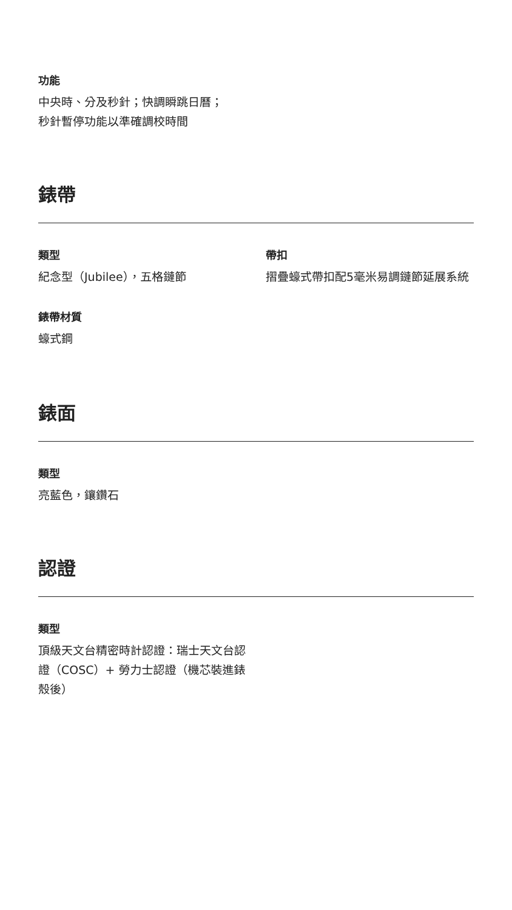功能
中央時、分及秒針；快調瞬跳日曆；
秒針暫停功能以準確調校時間
錶帶
類型
紀念型（Jubilee），五格鏈節
錶帶材質
蠔式鋼
帶扣
摺疊蠔式帶扣配5毫米易調鏈節延展系統
錶面
類型
亮藍色，鑲鑽石
認證
類型
頂級天文台精密時計認證：瑞士天文台認證（COSC）+ 勞力士認證（機芯裝進錶殼後）